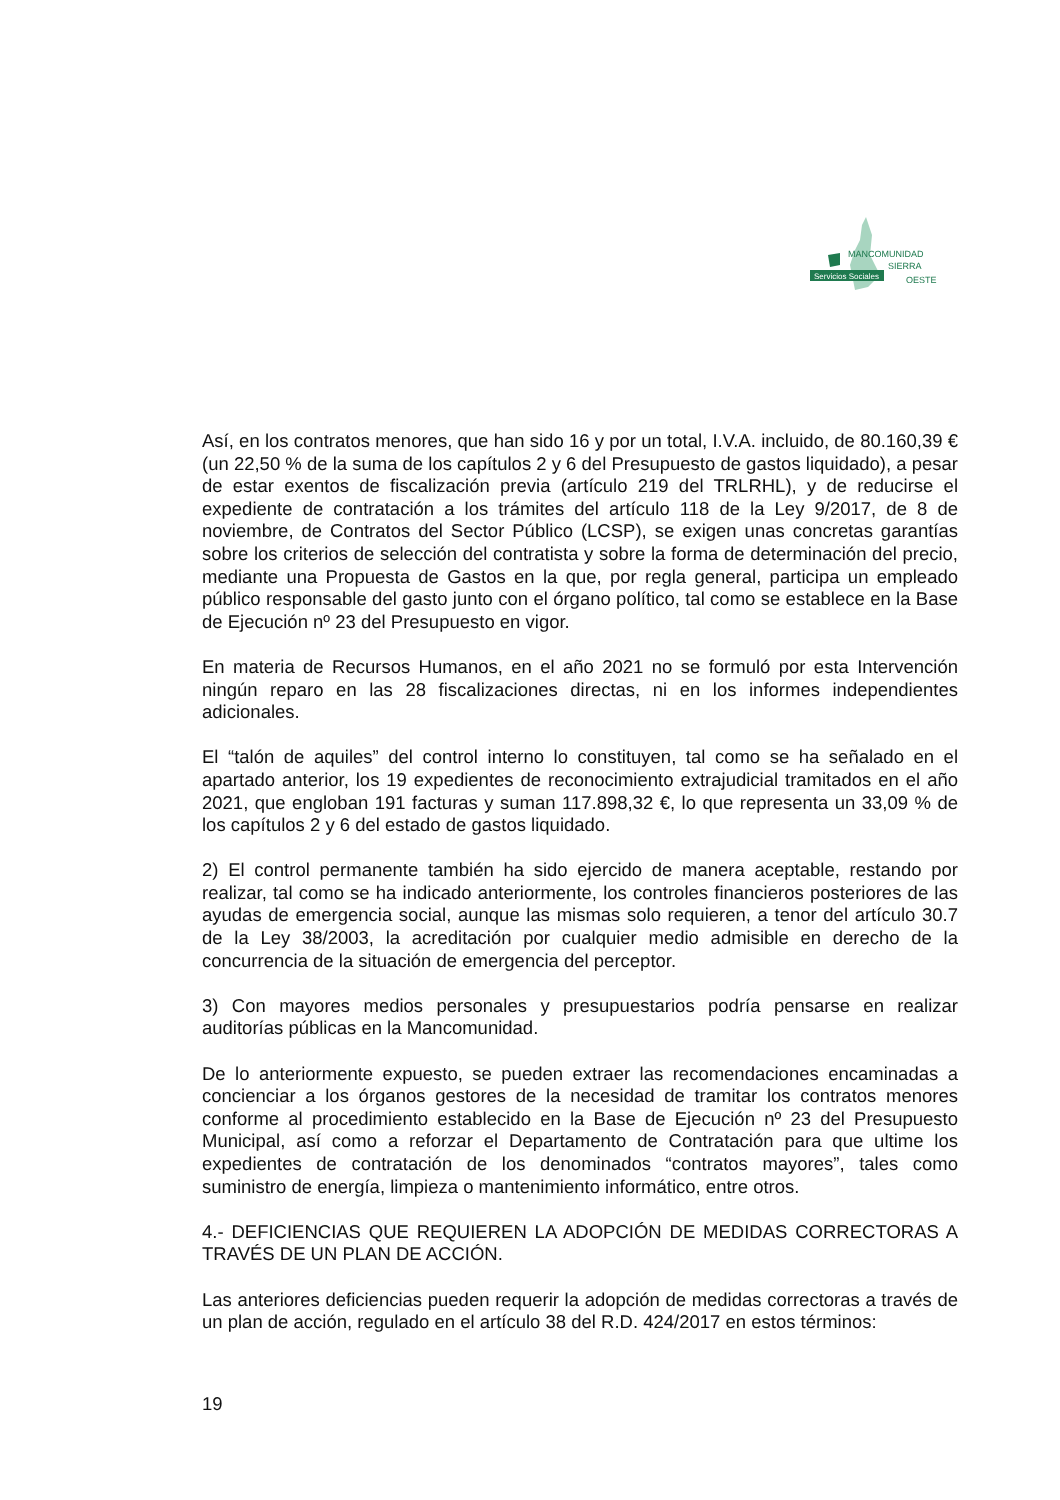MANCOMUNIDAD
SIERRA
Servicios Sociales OESTE
Así, en los contratos menores, que han sido 16 y por un total, I.V.A. incluido, de 80.160,39 € (un 22,50 % de la suma de los capítulos 2 y 6 del Presupuesto de gastos liquidado), a pesar de estar exentos de fiscalización previa (artículo 219 del TRLRHL), y de reducirse el expediente de contratación a los trámites del artículo 118 de la Ley 9/2017, de 8 de noviembre, de Contratos del Sector Público (LCSP), se exigen unas concretas garantías sobre los criterios de selección del contratista y sobre la forma de determinación del precio, mediante una Propuesta de Gastos en la que, por regla general, participa un empleado público responsable del gasto junto con el órgano político, tal como se establece en la Base de Ejecución nº 23 del Presupuesto en vigor.
En materia de Recursos Humanos, en el año 2021 no se formuló por esta Intervención ningún reparo en las 28 fiscalizaciones directas, ni en los informes independientes adicionales.
El “talón de aquiles” del control interno lo constituyen, tal como se ha señalado en el apartado anterior, los 19 expedientes de reconocimiento extrajudicial tramitados en el año 2021, que engloban 191 facturas y suman 117.898,32 €, lo que representa un 33,09 % de los capítulos 2 y 6 del estado de gastos liquidado.
2) El control permanente también ha sido ejercido de manera aceptable, restando por realizar, tal como se ha indicado anteriormente, los controles financieros posteriores de las ayudas de emergencia social, aunque las mismas solo requieren, a tenor del artículo 30.7 de la Ley 38/2003, la acreditación por cualquier medio admisible en derecho de la concurrencia de la situación de emergencia del perceptor.
3) Con mayores medios personales y presupuestarios podría pensarse en realizar auditorías públicas en la Mancomunidad.
De lo anteriormente expuesto, se pueden extraer las recomendaciones encaminadas a concienciar a los órganos gestores de la necesidad de tramitar los contratos menores conforme al procedimiento establecido en la Base de Ejecución nº 23 del Presupuesto Municipal, así como a reforzar el Departamento de Contratación para que ultime los expedientes de contratación de los denominados “contratos mayores”, tales como suministro de energía, limpieza o mantenimiento informático, entre otros.
4.- DEFICIENCIAS QUE REQUIEREN LA ADOPCIÓN DE MEDIDAS CORRECTORAS A TRAVÉS DE UN PLAN DE ACCIÓN.
Las anteriores deficiencias pueden requerir la adopción de medidas correctoras a través de un plan de acción, regulado en el artículo 38 del R.D. 424/2017 en estos términos:
19